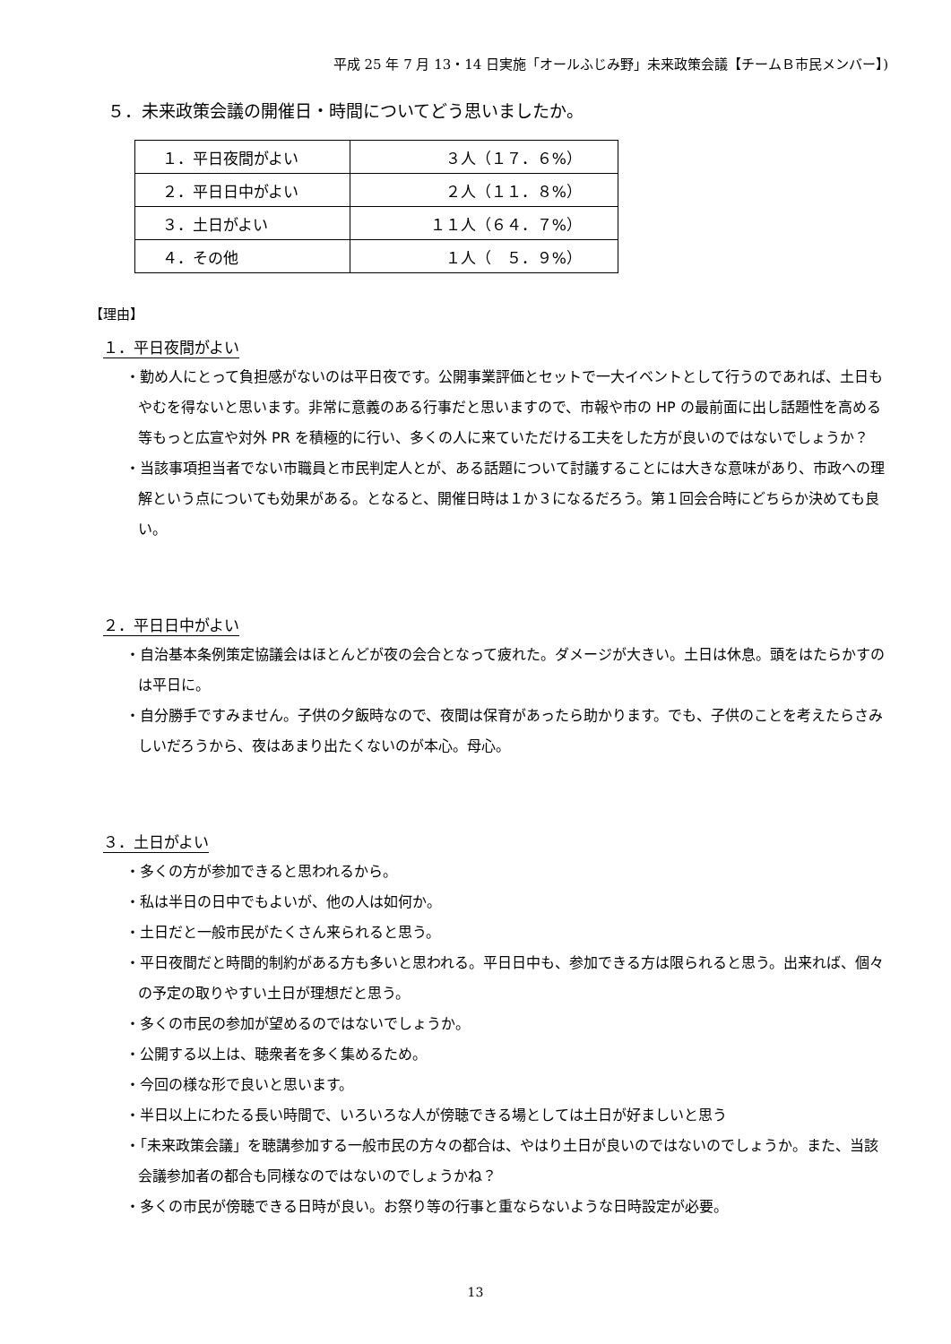平成 25 年 7 月 13・14 日実施「オールふじみ野」未来政策会議【チームＢ市民メンバー】)
５．未来政策会議の開催日・時間についてどう思いましたか。
| １．平日夜間がよい | ３人（１７．６%） |
| ２．平日日中がよい | ２人（１１．８%） |
| ３．土日がよい | １１人（６４．７%） |
| ４．その他 | １人（ ５．９%） |
【理由】
１．平日夜間がよい
・勤め人にとって負担感がないのは平日夜です。公開事業評価とセットで一大イベントとして行うのであれば、土日もやむを得ないと思います。非常に意義のある行事だと思いますので、市報や市の HP の最前面に出し話題性を高める等もっと広宣や対外 PR を積極的に行い、多くの人に来ていただける工夫をした方が良いのではないでしょうか？
・当該事項担当者でない市職員と市民判定人とが、ある話題について討議することには大きな意味があり、市政への理解という点についても効果がある。となると、開催日時は１か３になるだろう。第１回会合時にどちらか決めても良い。
２．平日日中がよい
・自治基本条例策定協議会はほとんどが夜の会合となって疲れた。ダメージが大きい。土日は休息。頭をはたらかすのは平日に。
・自分勝手ですみません。子供の夕飯時なので、夜間は保育があったら助かります。でも、子供のことを考えたらさみしいだろうから、夜はあまり出たくないのが本心。母心。
３．土日がよい
・多くの方が参加できると思われるから。
・私は半日の日中でもよいが、他の人は如何か。
・土日だと一般市民がたくさん来られると思う。
・平日夜間だと時間的制約がある方も多いと思われる。平日日中も、参加できる方は限られると思う。出来れば、個々の予定の取りやすい土日が理想だと思う。
・多くの市民の参加が望めるのではないでしょうか。
・公開する以上は、聴衆者を多く集めるため。
・今回の様な形で良いと思います。
・半日以上にわたる長い時間で、いろいろな人が傍聴できる場としては土日が好ましいと思う
・「未来政策会議」を聴講参加する一般市民の方々の都合は、やはり土日が良いのではないのでしょうか。また、当該会議参加者の都合も同様なのではないのでしょうかね？
・多くの市民が傍聴できる日時が良い。お祭り等の行事と重ならないような日時設定が必要。
13